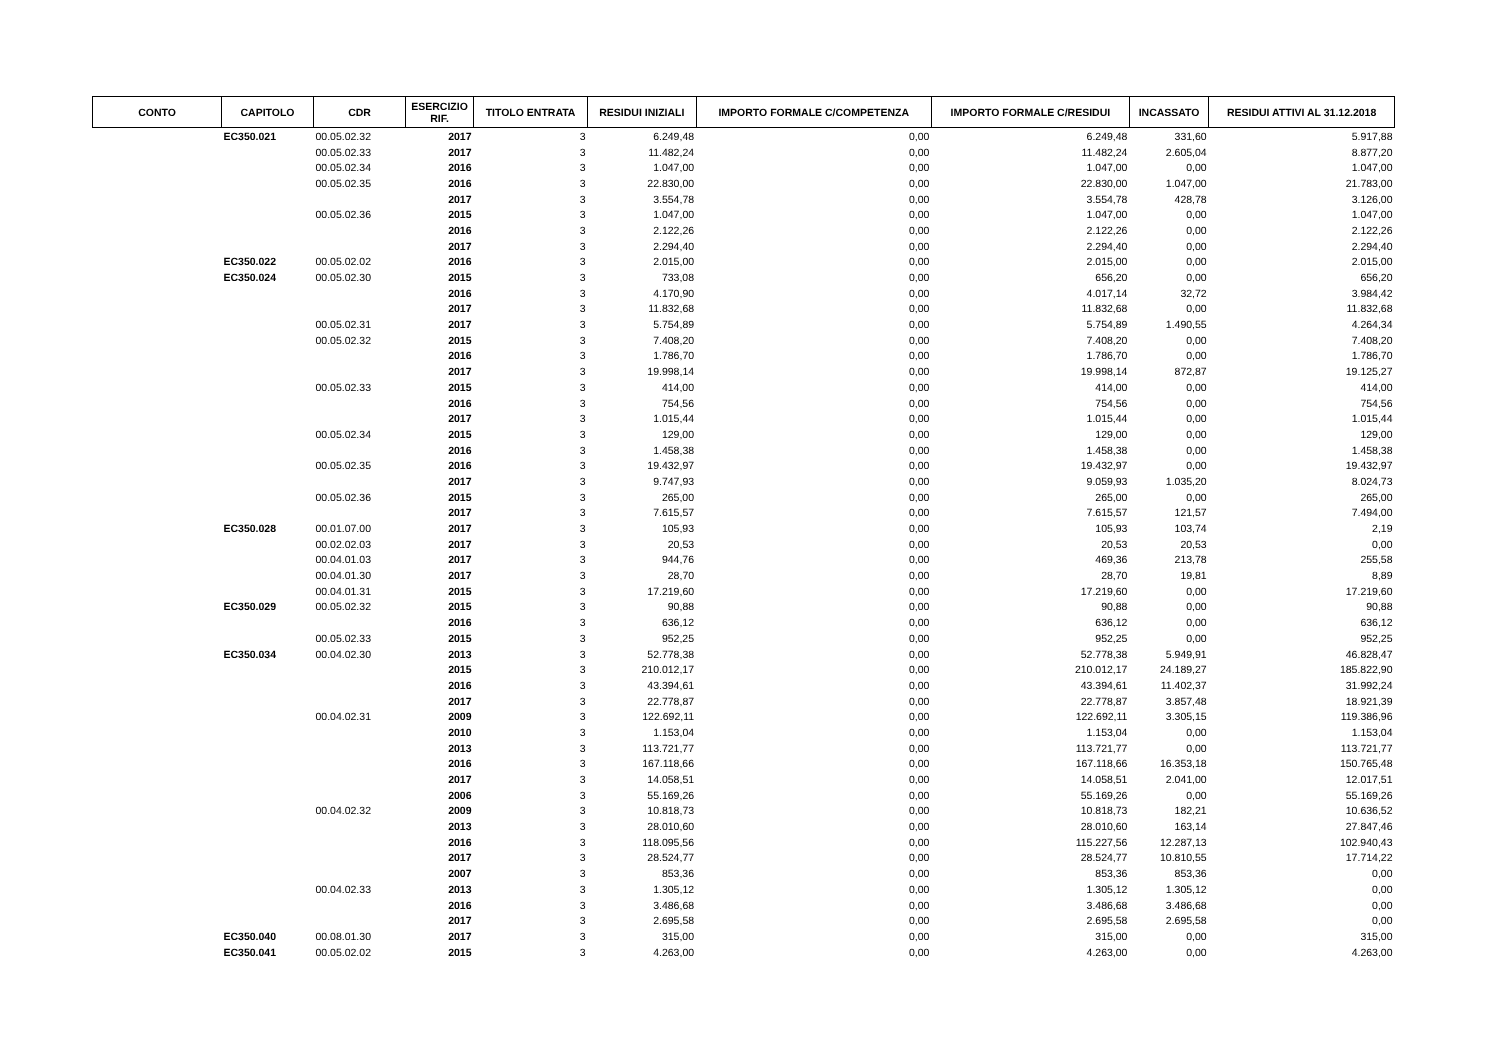| CONTO | CAPITOLO | CDR | ESERCIZIO RIF. | TITOLO ENTRATA | RESIDUI INIZIALI | IMPORTO FORMALE C/COMPETENZA | IMPORTO FORMALE C/RESIDUI | INCASSATO | RESIDUI ATTIVI AL 31.12.2018 |
| --- | --- | --- | --- | --- | --- | --- | --- | --- | --- |
| | EC350.021 | 00.05.02.32 | 2017 | 3 | 6.249,48 | 0,00 | 6.249,48 | 331,60 | 5.917,88 |
| | | 00.05.02.33 | 2017 | 3 | 11.482,24 | 0,00 | 11.482,24 | 2.605,04 | 8.877,20 |
| | | 00.05.02.34 | 2016 | 3 | 1.047,00 | 0,00 | 1.047,00 | 0,00 | 1.047,00 |
| | | 00.05.02.35 | 2016 | 3 | 22.830,00 | 0,00 | 22.830,00 | 1.047,00 | 21.783,00 |
| | | | 2017 | 3 | 3.554,78 | 0,00 | 3.554,78 | 428,78 | 3.126,00 |
| | | 00.05.02.36 | 2015 | 3 | 1.047,00 | 0,00 | 1.047,00 | 0,00 | 1.047,00 |
| | | | 2016 | 3 | 2.122,26 | 0,00 | 2.122,26 | 0,00 | 2.122,26 |
| | | | 2017 | 3 | 2.294,40 | 0,00 | 2.294,40 | 0,00 | 2.294,40 |
| | EC350.022 | 00.05.02.02 | 2016 | 3 | 2.015,00 | 0,00 | 2.015,00 | 0,00 | 2.015,00 |
| | EC350.024 | 00.05.02.30 | 2015 | 3 | 733,08 | 0,00 | 656,20 | 0,00 | 656,20 |
| | | | 2016 | 3 | 4.170,90 | 0,00 | 4.017,14 | 32,72 | 3.984,42 |
| | | | 2017 | 3 | 11.832,68 | 0,00 | 11.832,68 | 0,00 | 11.832,68 |
| | | 00.05.02.31 | 2017 | 3 | 5.754,89 | 0,00 | 5.754,89 | 1.490,55 | 4.264,34 |
| | | 00.05.02.32 | 2015 | 3 | 7.408,20 | 0,00 | 7.408,20 | 0,00 | 7.408,20 |
| | | | 2016 | 3 | 1.786,70 | 0,00 | 1.786,70 | 0,00 | 1.786,70 |
| | | | 2017 | 3 | 19.998,14 | 0,00 | 19.998,14 | 872,87 | 19.125,27 |
| | | 00.05.02.33 | 2015 | 3 | 414,00 | 0,00 | 414,00 | 0,00 | 414,00 |
| | | | 2016 | 3 | 754,56 | 0,00 | 754,56 | 0,00 | 754,56 |
| | | | 2017 | 3 | 1.015,44 | 0,00 | 1.015,44 | 0,00 | 1.015,44 |
| | | 00.05.02.34 | 2015 | 3 | 129,00 | 0,00 | 129,00 | 0,00 | 129,00 |
| | | | 2016 | 3 | 1.458,38 | 0,00 | 1.458,38 | 0,00 | 1.458,38 |
| | | 00.05.02.35 | 2016 | 3 | 19.432,97 | 0,00 | 19.432,97 | 0,00 | 19.432,97 |
| | | | 2017 | 3 | 9.747,93 | 0,00 | 9.059,93 | 1.035,20 | 8.024,73 |
| | | 00.05.02.36 | 2015 | 3 | 265,00 | 0,00 | 265,00 | 0,00 | 265,00 |
| | | | 2017 | 3 | 7.615,57 | 0,00 | 7.615,57 | 121,57 | 7.494,00 |
| | EC350.028 | 00.01.07.00 | 2017 | 3 | 105,93 | 0,00 | 105,93 | 103,74 | 2,19 |
| | | 00.02.02.03 | 2017 | 3 | 20,53 | 0,00 | 20,53 | 20,53 | 0,00 |
| | | 00.04.01.03 | 2017 | 3 | 944,76 | 0,00 | 469,36 | 213,78 | 255,58 |
| | | 00.04.01.30 | 2017 | 3 | 28,70 | 0,00 | 28,70 | 19,81 | 8,89 |
| | | 00.04.01.31 | 2015 | 3 | 17.219,60 | 0,00 | 17.219,60 | 0,00 | 17.219,60 |
| | EC350.029 | 00.05.02.32 | 2015 | 3 | 90,88 | 0,00 | 90,88 | 0,00 | 90,88 |
| | | | 2016 | 3 | 636,12 | 0,00 | 636,12 | 0,00 | 636,12 |
| | | 00.05.02.33 | 2015 | 3 | 952,25 | 0,00 | 952,25 | 0,00 | 952,25 |
| | EC350.034 | 00.04.02.30 | 2013 | 3 | 52.778,38 | 0,00 | 52.778,38 | 5.949,91 | 46.828,47 |
| | | | 2015 | 3 | 210.012,17 | 0,00 | 210.012,17 | 24.189,27 | 185.822,90 |
| | | | 2016 | 3 | 43.394,61 | 0,00 | 43.394,61 | 11.402,37 | 31.992,24 |
| | | | 2017 | 3 | 22.778,87 | 0,00 | 22.778,87 | 3.857,48 | 18.921,39 |
| | | 00.04.02.31 | 2009 | 3 | 122.692,11 | 0,00 | 122.692,11 | 3.305,15 | 119.386,96 |
| | | | 2010 | 3 | 1.153,04 | 0,00 | 1.153,04 | 0,00 | 1.153,04 |
| | | | 2013 | 3 | 113.721,77 | 0,00 | 113.721,77 | 0,00 | 113.721,77 |
| | | | 2016 | 3 | 167.118,66 | 0,00 | 167.118,66 | 16.353,18 | 150.765,48 |
| | | | 2017 | 3 | 14.058,51 | 0,00 | 14.058,51 | 2.041,00 | 12.017,51 |
| | | | 2006 | 3 | 55.169,26 | 0,00 | 55.169,26 | 0,00 | 55.169,26 |
| | | 00.04.02.32 | 2009 | 3 | 10.818,73 | 0,00 | 10.818,73 | 182,21 | 10.636,52 |
| | | | 2013 | 3 | 28.010,60 | 0,00 | 28.010,60 | 163,14 | 27.847,46 |
| | | | 2016 | 3 | 118.095,56 | 0,00 | 115.227,56 | 12.287,13 | 102.940,43 |
| | | | 2017 | 3 | 28.524,77 | 0,00 | 28.524,77 | 10.810,55 | 17.714,22 |
| | | | 2007 | 3 | 853,36 | 0,00 | 853,36 | 853,36 | 0,00 |
| | | 00.04.02.33 | 2013 | 3 | 1.305,12 | 0,00 | 1.305,12 | 1.305,12 | 0,00 |
| | | | 2016 | 3 | 3.486,68 | 0,00 | 3.486,68 | 3.486,68 | 0,00 |
| | | | 2017 | 3 | 2.695,58 | 0,00 | 2.695,58 | 2.695,58 | 0,00 |
| | EC350.040 | 00.08.01.30 | 2017 | 3 | 315,00 | 0,00 | 315,00 | 0,00 | 315,00 |
| | EC350.041 | 00.05.02.02 | 2015 | 3 | 4.263,00 | 0,00 | 4.263,00 | 0,00 | 4.263,00 |